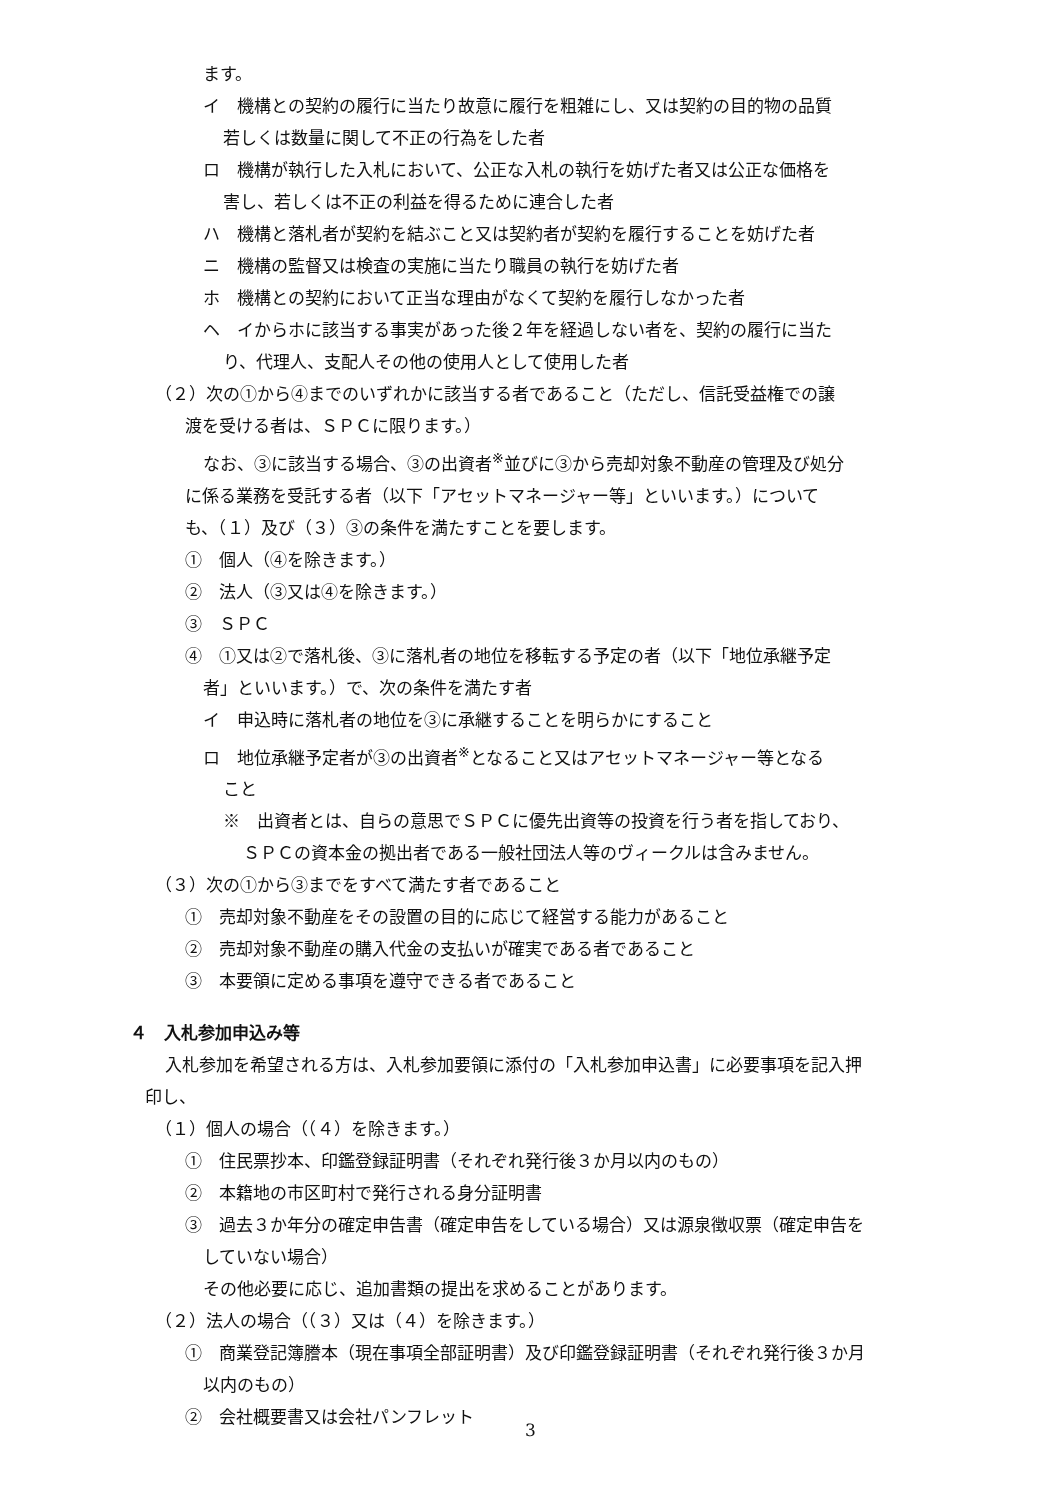ます。
イ　機構との契約の履行に当たり故意に履行を粗雑にし、又は契約の目的物の品質
若しくは数量に関して不正の行為をした者
ロ　機構が執行した入札において、公正な入札の執行を妨げた者又は公正な価格を
害し、若しくは不正の利益を得るために連合した者
ハ　機構と落札者が契約を結ぶこと又は契約者が契約を履行することを妨げた者
ニ　機構の監督又は検査の実施に当たり職員の執行を妨げた者
ホ　機構との契約において正当な理由がなくて契約を履行しなかった者
ヘ　イからホに該当する事実があった後２年を経過しない者を、契約の履行に当た
り、代理人、支配人その他の使用人として使用した者
（２）次の①から④までのいずれかに該当する者であること（ただし、信託受益権での譲
渡を受ける者は、ＳＰＣに限ります。）
なお、③に該当する場合、③の出資者<sup>※</sup>並びに③から売却対象不動産の管理及び処分
に係る業務を受託する者（以下「アセットマネージャー等」といいます。）について
も、（１）及び（３）③の条件を満たすことを要します。
①　個人（④を除きます。）
②　法人（③又は④を除きます。）
③　ＳＰＣ
④　①又は②で落札後、③に落札者の地位を移転する予定の者（以下「地位承継予定
者」といいます。）で、次の条件を満たす者
イ　申込時に落札者の地位を③に承継することを明らかにすること
ロ　地位承継予定者が③の出資者<sup>※</sup>となること又はアセットマネージャー等となる
こと
※　出資者とは、自らの意思でＳＰＣに優先出資等の投資を行う者を指しており、
ＳＰＣの資本金の拠出者である一般社団法人等のヴィークルは含みません。
（３）次の①から③までをすべて満たす者であること
①　売却対象不動産をその設置の目的に応じて経営する能力があること
②　売却対象不動産の購入代金の支払いが確実である者であること
③　本要領に定める事項を遵守できる者であること
４　入札参加申込み等
入札参加を希望される方は、入札参加要領に添付の「入札参加申込書」に必要事項を記入押
印し、
（１）個人の場合（（４）を除きます。）
①　住民票抄本、印鑑登録証明書（それぞれ発行後３か月以内のもの）
②　本籍地の市区町村で発行される身分証明書
③　過去３か年分の確定申告書（確定申告をしている場合）又は源泉徴収票（確定申告を
していない場合）
その他必要に応じ、追加書類の提出を求めることがあります。
（２）法人の場合（（３）又は（４）を除きます。）
①　商業登記簿謄本（現在事項全部証明書）及び印鑑登録証明書（それぞれ発行後３か月
以内のもの）
②　会社概要書又は会社パンフレット
3